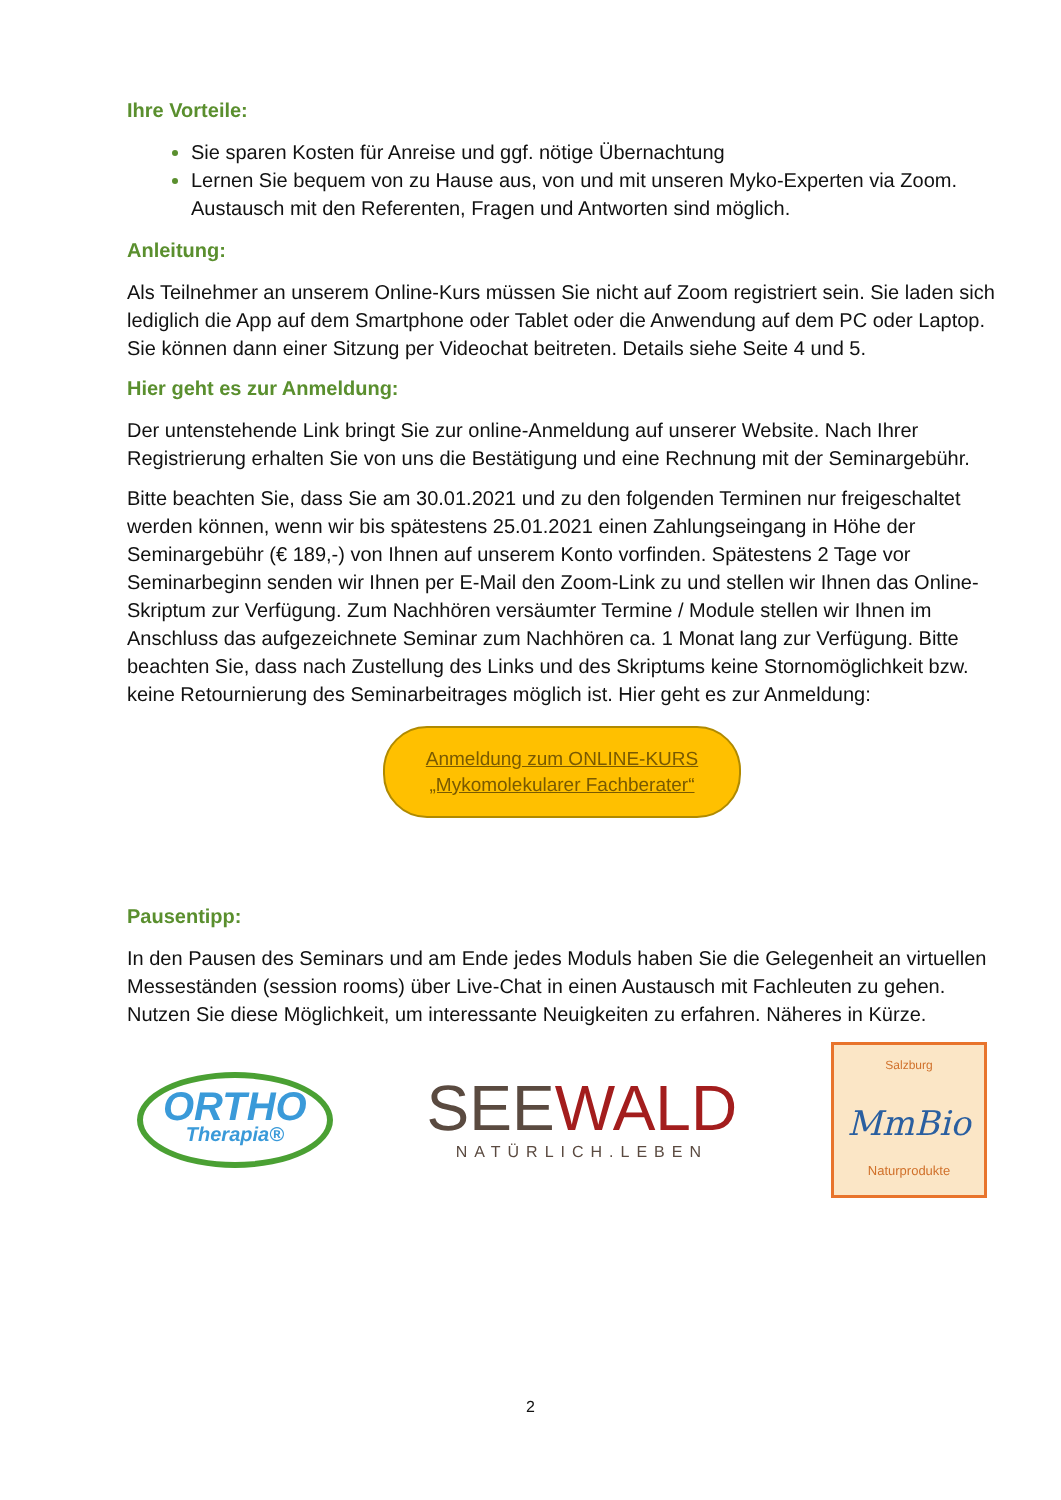Ihre Vorteile:
Sie sparen Kosten für Anreise und ggf. nötige Übernachtung
Lernen Sie bequem von zu Hause aus, von und mit unseren Myko-Experten via Zoom. Austausch mit den Referenten, Fragen und Antworten sind möglich.
Anleitung:
Als Teilnehmer an unserem Online-Kurs müssen Sie nicht auf Zoom registriert sein. Sie laden sich lediglich die App auf dem Smartphone oder Tablet oder die Anwendung auf dem PC oder Laptop. Sie können dann einer Sitzung per Videochat beitreten. Details siehe Seite 4 und 5.
Hier geht es zur Anmeldung:
Der untenstehende Link bringt Sie zur online-Anmeldung auf unserer Website. Nach Ihrer Registrierung erhalten Sie von uns die Bestätigung und eine Rechnung mit der Seminargebühr.
Bitte beachten Sie, dass Sie am 30.01.2021 und zu den folgenden Terminen nur freigeschaltet werden können, wenn wir bis spätestens 25.01.2021 einen Zahlungseingang in Höhe der Seminargebühr (€ 189,-) von Ihnen auf unserem Konto vorfinden. Spätestens 2 Tage vor Seminarbeginn senden wir Ihnen per E-Mail den Zoom-Link zu und stellen wir Ihnen das Online-Skriptum zur Verfügung. Zum Nachhören versäumter Termine / Module stellen wir Ihnen im Anschluss das aufgezeichnete Seminar zum Nachhören ca. 1 Monat lang zur Verfügung. Bitte beachten Sie, dass nach Zustellung des Links und des Skriptums keine Stornomöglichkeit bzw. keine Retournierung des Seminarbeitrages möglich ist. Hier geht es zur Anmeldung:
Anmeldung zum ONLINE-KURS
„Mykomolekularer Fachberater“
Pausentipp:
In den Pausen des Seminars und am Ende jedes Moduls haben Sie die Gelegenheit an virtuellen Messeständen (session rooms) über Live-Chat in einen Austausch mit Fachleuten zu gehen. Nutzen Sie diese Möglichkeit, um interessante Neuigkeiten zu erfahren. Näheres in Kürze.
ORTHO
Therapia®
SEEWALD
NATÜRLICH.LEBEN
Salzburg
MmBio
Naturprodukte
2